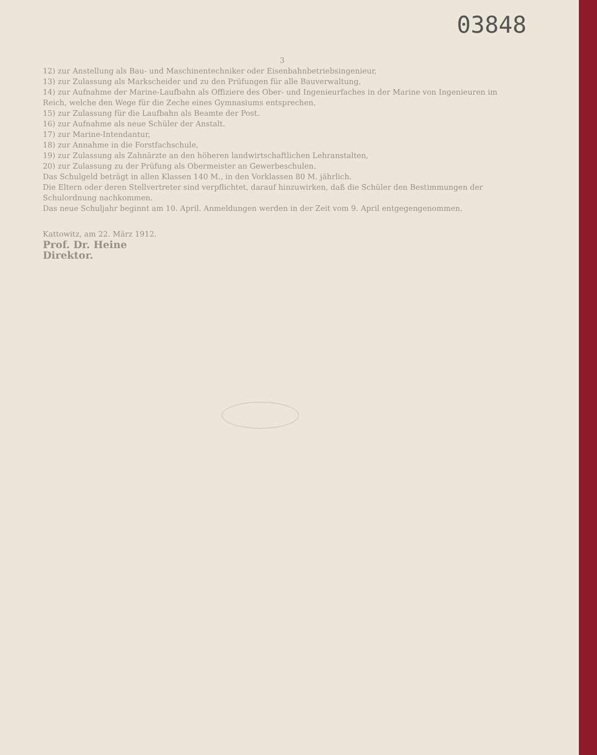03848
3
12) zur Anstellung als Bau- und Maschinentechniker oder Eisenbahnbetriebsingenieur,
13) zur Zulassung als Markscheider und zu den Prüfungen für alle Bauverwaltung,
14) zur Aufnahme der Marine-Laufbahn als Offiziere des Ober- und Ingenieurfaches in der Marine von Ingenieuren im Reich, welche den Wege für die Zeche eines Gymnasiums entsprechen,
15) zur Zulassung für die Laufbahn als Beamte der Post.
16) zur Aufnahme als neue Schüler der Anstalt.
17) zur Marine-Intendantur,
18) zur Annahme in die Forstfachschule,
19) zur Zulassung als Zahnärzte an den höheren landwirtschaftlichen Lehranstalten,
20) zur Zulassung zu der Prüfung als Obermeister an Gewerbeschulen.
Das Schulgeld beträgt in allen Klassen 140 M., in den Vorklassen 80 M. jährlich.
Die Eltern oder deren Stellvertreter sind verpflichtet, darauf hinzuwirken, daß die Schüler den Bestimmungen der Schulordnung nachkommen.
Das neue Schuljahr beginnt am 10. April. Anmeldungen werden in der Zeit vom 9. April entgegengenommen.
Kattowitz, am 22. März 1912.
Prof. Dr. Heine
Direktor.